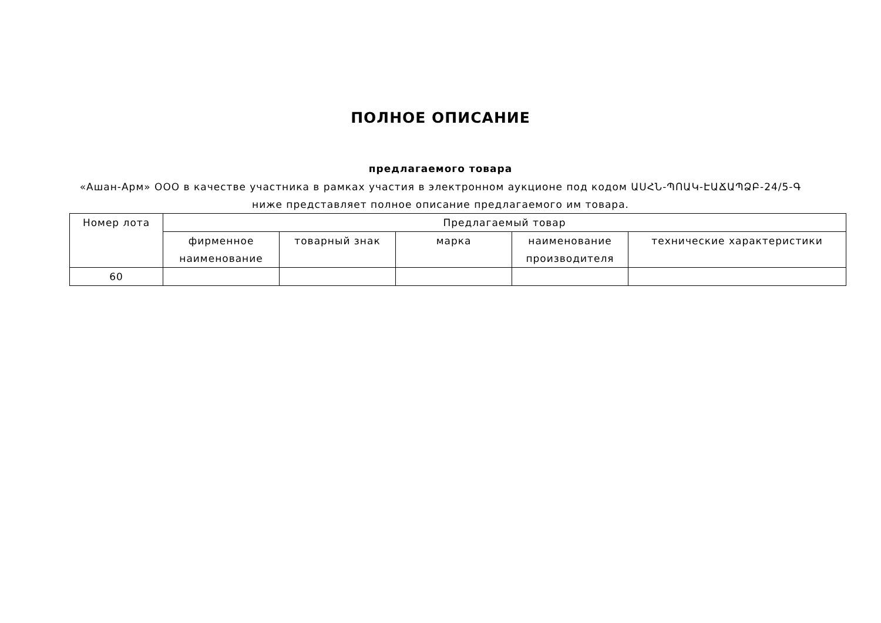ПОЛНОЕ ОПИСАНИЕ
предлагаемого товара
«Ашан-Арм» ООО в качестве участника в рамках участия в электронном аукционе под кодом ԱՍՀՆ-ՊՈԱԿ-ԷԱՃԱՊՁԲ-24/5-Գ ниже представляет полное описание предлагаемого им товара.
| Номер лота | Предлагаемый товар | | | | |
| --- | --- | --- | --- | --- | --- |
| | фирменное наименование | товарный знак | марка | наименование производителя | технические характеристики |
| 60 | | | | | |